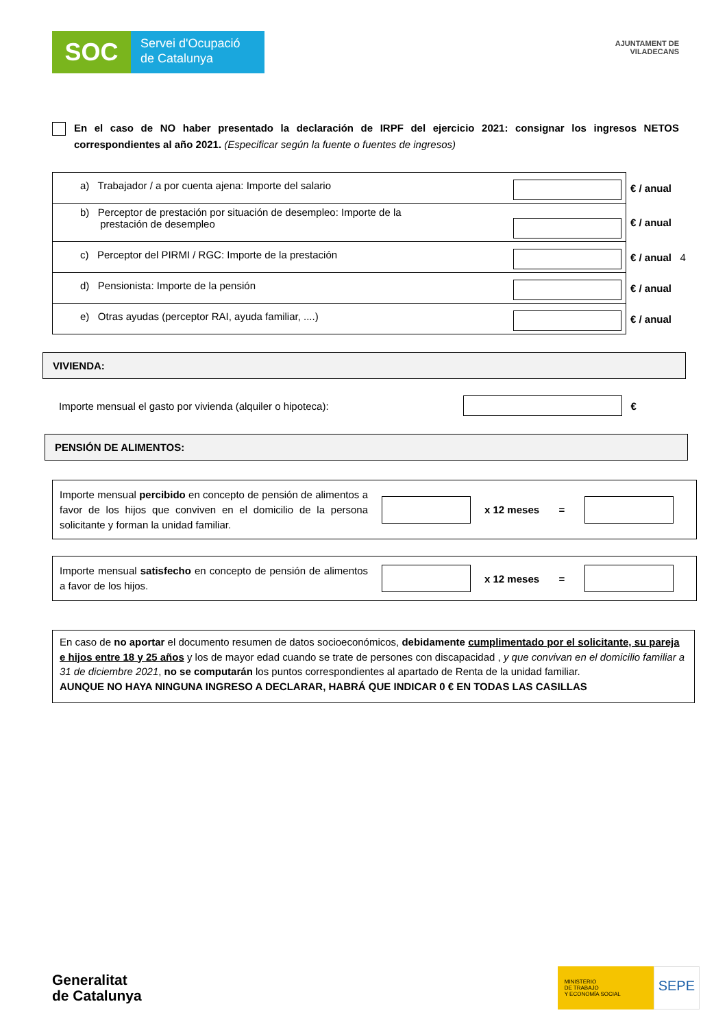SOC
Servei d'Ocupació
de Catalunya
AJUNTAMENT DE
VILADECANS
En el caso de NO haber presentado la declaración de IRPF del ejercicio 2021: consignar los ingresos NETOS correspondientes al año 2021. (Especificar según la fuente o fuentes de ingresos)
| a) Trabajador / a por cuenta ajena: Importe del salario | € / anual |
| b) Perceptor de prestación por situación de desempleo: Importe de la prestación de desempleo | € / anual |
| c) Perceptor del PIRMI / RGC: Importe de la prestación | € / anual 4 |
| d) Pensionista: Importe de la pensión | € / anual |
| e) Otras ayudas (perceptor RAI, ayuda familiar, ....) | € / anual |
VIVIENDA:
Importe mensual el gasto por vivienda (alquiler o hipoteca): €
PENSIÓN DE ALIMENTOS:
Importe mensual percibido en concepto de pensión de alimentos a favor de los hijos que conviven en el domicilio de la persona solicitante y forman la unidad familiar.
x 12 meses =
Importe mensual satisfecho en concepto de pensión de alimentos a favor de los hijos.
x 12 meses =
En caso de no aportar el documento resumen de datos socioeconómicos, debidamente cumplimentado por el solicitante, su pareja e hijos entre 18 y 25 años y los de mayor edad cuando se trate de persones con discapacidad , y que convivan en el domicilio familiar a 31 de diciembre 2021, no se computarán los puntos correspondientes al apartado de Renta de la unidad familiar.
AUNQUE NO HAYA NINGUNA INGRESO A DECLARAR, HABRÁ QUE INDICAR 0 € EN TODAS LAS CASILLAS
Generalitat
de Catalunya
MINISTERIO
DE TRABAJO
Y ECONOMÍA SOCIAL
SEPE